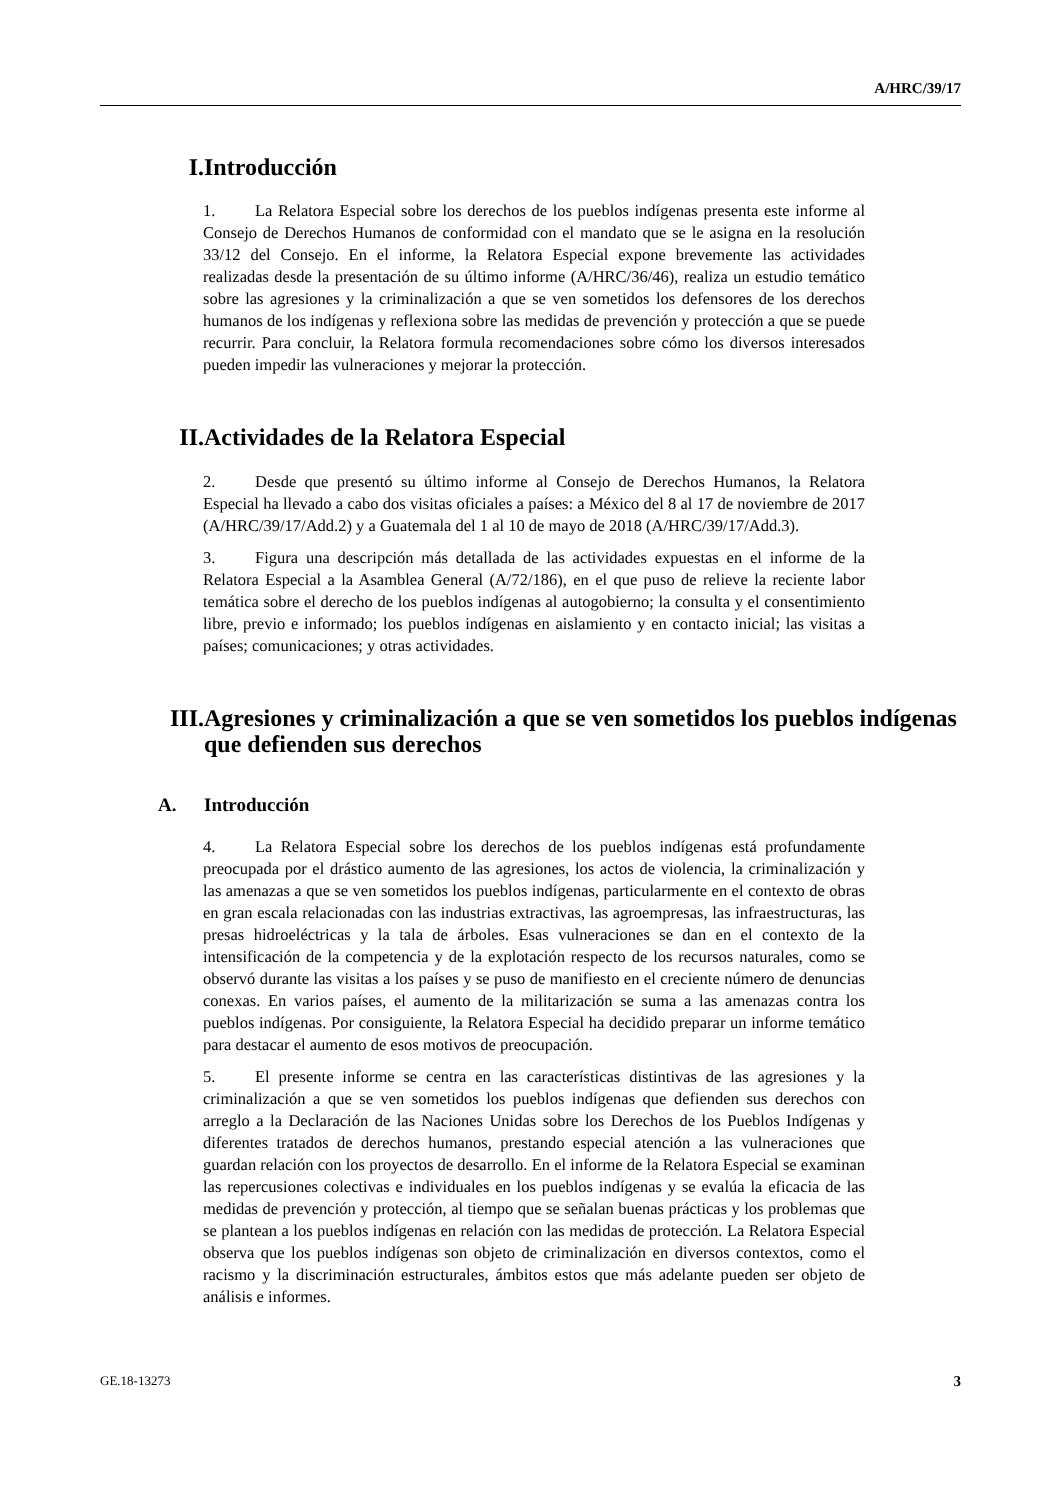A/HRC/39/17
I. Introducción
1. La Relatora Especial sobre los derechos de los pueblos indígenas presenta este informe al Consejo de Derechos Humanos de conformidad con el mandato que se le asigna en la resolución 33/12 del Consejo. En el informe, la Relatora Especial expone brevemente las actividades realizadas desde la presentación de su último informe (A/HRC/36/46), realiza un estudio temático sobre las agresiones y la criminalización a que se ven sometidos los defensores de los derechos humanos de los indígenas y reflexiona sobre las medidas de prevención y protección a que se puede recurrir. Para concluir, la Relatora formula recomendaciones sobre cómo los diversos interesados pueden impedir las vulneraciones y mejorar la protección.
II. Actividades de la Relatora Especial
2. Desde que presentó su último informe al Consejo de Derechos Humanos, la Relatora Especial ha llevado a cabo dos visitas oficiales a países: a México del 8 al 17 de noviembre de 2017 (A/HRC/39/17/Add.2) y a Guatemala del 1 al 10 de mayo de 2018 (A/HRC/39/17/Add.3).
3. Figura una descripción más detallada de las actividades expuestas en el informe de la Relatora Especial a la Asamblea General (A/72/186), en el que puso de relieve la reciente labor temática sobre el derecho de los pueblos indígenas al autogobierno; la consulta y el consentimiento libre, previo e informado; los pueblos indígenas en aislamiento y en contacto inicial; las visitas a países; comunicaciones; y otras actividades.
III. Agresiones y criminalización a que se ven sometidos los pueblos indígenas que defienden sus derechos
A. Introducción
4. La Relatora Especial sobre los derechos de los pueblos indígenas está profundamente preocupada por el drástico aumento de las agresiones, los actos de violencia, la criminalización y las amenazas a que se ven sometidos los pueblos indígenas, particularmente en el contexto de obras en gran escala relacionadas con las industrias extractivas, las agroempresas, las infraestructuras, las presas hidroeléctricas y la tala de árboles. Esas vulneraciones se dan en el contexto de la intensificación de la competencia y de la explotación respecto de los recursos naturales, como se observó durante las visitas a los países y se puso de manifiesto en el creciente número de denuncias conexas. En varios países, el aumento de la militarización se suma a las amenazas contra los pueblos indígenas. Por consiguiente, la Relatora Especial ha decidido preparar un informe temático para destacar el aumento de esos motivos de preocupación.
5. El presente informe se centra en las características distintivas de las agresiones y la criminalización a que se ven sometidos los pueblos indígenas que defienden sus derechos con arreglo a la Declaración de las Naciones Unidas sobre los Derechos de los Pueblos Indígenas y diferentes tratados de derechos humanos, prestando especial atención a las vulneraciones que guardan relación con los proyectos de desarrollo. En el informe de la Relatora Especial se examinan las repercusiones colectivas e individuales en los pueblos indígenas y se evalúa la eficacia de las medidas de prevención y protección, al tiempo que se señalan buenas prácticas y los problemas que se plantean a los pueblos indígenas en relación con las medidas de protección. La Relatora Especial observa que los pueblos indígenas son objeto de criminalización en diversos contextos, como el racismo y la discriminación estructurales, ámbitos estos que más adelante pueden ser objeto de análisis e informes.
GE.18-13273 3